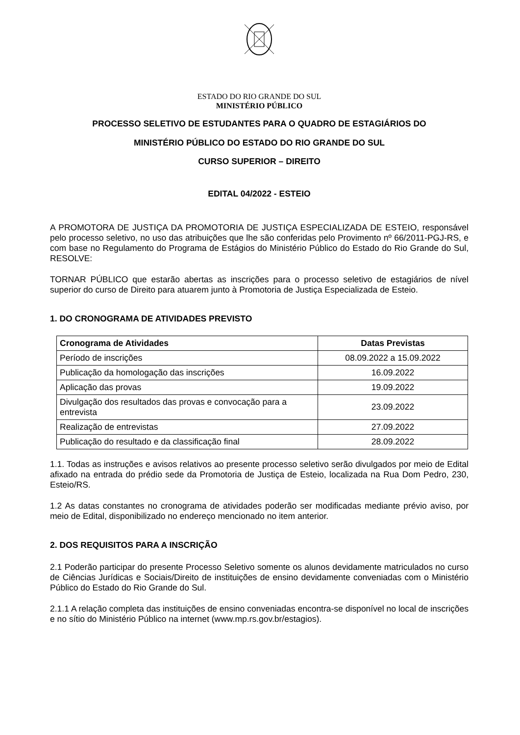ESTADO DO RIO GRANDE DO SUL
MINISTÉRIO PÚBLICO
PROCESSO SELETIVO DE ESTUDANTES PARA O QUADRO DE ESTAGIÁRIOS DO
MINISTÉRIO PÚBLICO DO ESTADO DO RIO GRANDE DO SUL
CURSO SUPERIOR – DIREITO
EDITAL 04/2022 - ESTEIO
A PROMOTORA DE JUSTIÇA DA PROMOTORIA DE JUSTIÇA ESPECIALIZADA DE ESTEIO, responsável pelo processo seletivo, no uso das atribuições que lhe são conferidas pelo Provimento nº 66/2011-PGJ-RS, e com base no Regulamento do Programa de Estágios do Ministério Público do Estado do Rio Grande do Sul, RESOLVE:
TORNAR PÚBLICO que estarão abertas as inscrições para o processo seletivo de estagiários de nível superior do curso de Direito para atuarem junto à Promotoria de Justiça Especializada de Esteio.
1. DO CRONOGRAMA DE ATIVIDADES PREVISTO
| Cronograma de Atividades | Datas Previstas |
| --- | --- |
| Período de inscrições | 08.09.2022 a 15.09.2022 |
| Publicação da homologação das inscrições | 16.09.2022 |
| Aplicação das provas | 19.09.2022 |
| Divulgação dos resultados das provas e convocação para a entrevista | 23.09.2022 |
| Realização de entrevistas | 27.09.2022 |
| Publicação do resultado e da classificação final | 28.09.2022 |
1.1. Todas as instruções e avisos relativos ao presente processo seletivo serão divulgados por meio de Edital afixado na entrada do prédio sede da Promotoria de Justiça de Esteio, localizada na Rua Dom Pedro, 230, Esteio/RS.
1.2 As datas constantes no cronograma de atividades poderão ser modificadas mediante prévio aviso, por meio de Edital, disponibilizado no endereço mencionado no item anterior.
2. DOS REQUISITOS PARA A INSCRIÇÃO
2.1 Poderão participar do presente Processo Seletivo somente os alunos devidamente matriculados no curso de Ciências Jurídicas e Sociais/Direito de instituições de ensino devidamente conveniadas com o Ministério Público do Estado do Rio Grande do Sul.
2.1.1 A relação completa das instituições de ensino conveniadas encontra-se disponível no local de inscrições e no sítio do Ministério Público na internet (www.mp.rs.gov.br/estagios).